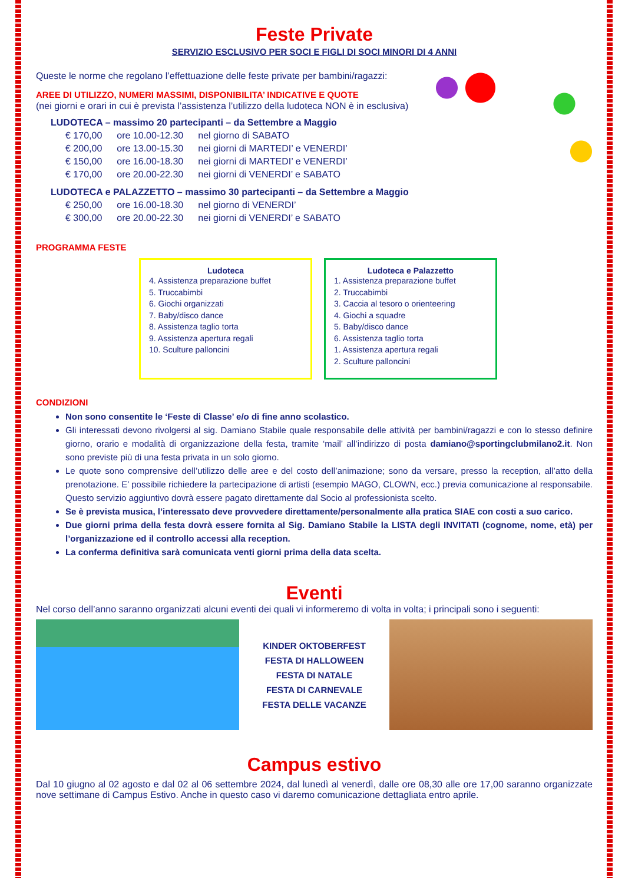Feste Private
SERVIZIO ESCLUSIVO PER SOCI E FIGLI DI SOCI MINORI DI 4 ANNI
Queste le norme che regolano l’effettuazione delle feste private per bambini/ragazzi:
AREE DI UTILIZZO, NUMERI MASSIMI, DISPONIBILITA’ INDICATIVE E QUOTE
(nei giorni e orari in cui è prevista l’assistenza l’utilizzo della ludoteca NON è in esclusiva)
LUDOTECA – massimo 20 partecipanti – da Settembre a Maggio
| € 170,00 | ore 10.00-12.30 | nel giorno di SABATO |
| € 200,00 | ore 13.00-15.30 | nei giorni di MARTEDI’ e VENERDI’ |
| € 150,00 | ore 16.00-18.30 | nei giorni di MARTEDI’ e VENERDI’ |
| € 170,00 | ore 20.00-22.30 | nei giorni di VENERDI’ e SABATO |
LUDOTECA e PALAZZETTO – massimo 30 partecipanti – da Settembre a Maggio
| € 250,00 | ore 16.00-18.30 | nel giorno di VENERDI’ |
| € 300,00 | ore 20.00-22.30 | nei giorni di VENERDI’ e SABATO |
PROGRAMMA FESTE
Ludoteca
4. Assistenza preparazione buffet
5. Truccabimbi
6. Giochi organizzati
7. Baby/disco dance
8. Assistenza taglio torta
9. Assistenza apertura regali
10. Sculture palloncini
Ludoteca e Palazzetto
1. Assistenza preparazione buffet
2. Truccabimbi
3. Caccia al tesoro o orienteering
4. Giochi a squadre
5. Baby/disco dance
6. Assistenza taglio torta
1. Assistenza apertura regali
2. Sculture palloncini
CONDIZIONI
Non sono consentite le ‘Feste di Classe’ e/o di fine anno scolastico.
Gli interessati devono rivolgersi al sig. Damiano Stabile quale responsabile delle attività per bambini/ragazzi e con lo stesso definire giorno, orario e modalità di organizzazione della festa, tramite ‘mail’ all’indirizzo di posta damiano@sportingclubmilano2.it. Non sono previste più di una festa privata in un solo giorno.
Le quote sono comprensive dell’utilizzo delle aree e del costo dell’animazione; sono da versare, presso la reception, all’atto della prenotazione. E’ possibile richiedere la partecipazione di artisti (esempio MAGO, CLOWN, ecc.) previa comunicazione al responsabile. Questo servizio aggiuntivo dovrà essere pagato direttamente dal Socio al professionista scelto.
Se è prevista musica, l’interessato deve provvedere direttamente/personalmente alla pratica SIAE con costi a suo carico.
Due giorni prima della festa dovrà essere fornita al Sig. Damiano Stabile la LISTA degli INVITATI (cognome, nome, età) per l’organizzazione ed il controllo accessi alla reception.
La conferma definitiva sarà comunicata venti giorni prima della data scelta.
Eventi
Nel corso dell’anno saranno organizzati alcuni eventi dei quali vi informeremo di volta in volta; i principali sono i seguenti:
KINDER OKTOBERFEST
FESTA DI HALLOWEEN
FESTA DI NATALE
FESTA DI CARNEVALE
FESTA DELLE VACANZE
Campus estivo
Dal 10 giugno al 02 agosto e dal 02 al 06 settembre 2024, dal lunedì al venerdì, dalle ore 08,30 alle ore 17,00 saranno organizzate nove settimane di Campus Estivo. Anche in questo caso vi daremo comunicazione dettagliata entro aprile.